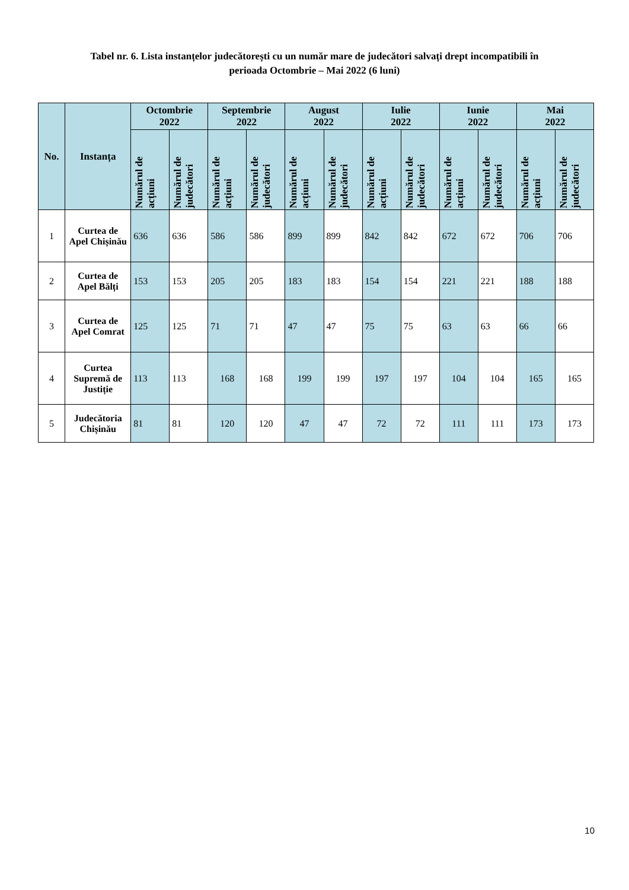Tabel nr. 6. Lista instanțelor judecătorești cu un număr mare de judecători salvați drept incompatibili în
perioada Octombrie – Mai 2022 (6 luni)
| No. | Instanța | Octombrie 2022 | | Septembrie 2022 | | August 2022 | | Iulie 2022 | | Iunie 2022 | | Mai 2022 | |
| --- | --- | --- | --- | --- | --- | --- | --- | --- | --- | --- | --- | --- | --- |
| | | Numărul de acțiuni | Numărul de judecători | Numărul de acțiuni | Numărul de judecători | Numărul de acțiuni | Numărul de judecători | Numărul de acțiuni | Numărul de judecători | Numărul de acțiuni | Numărul de judecători | Numărul de acțiuni | Numărul de judecători |
| 1 | Curtea de Apel Chișinău | 636 | 636 | 586 | 586 | 899 | 899 | 842 | 842 | 672 | 672 | 706 | 706 |
| 2 | Curtea de Apel Bălți | 153 | 153 | 205 | 205 | 183 | 183 | 154 | 154 | 221 | 221 | 188 | 188 |
| 3 | Curtea de Apel Comrat | 125 | 125 | 71 | 71 | 47 | 47 | 75 | 75 | 63 | 63 | 66 | 66 |
| 4 | Curtea Supremă de Justiție | 113 | 113 | 168 | 168 | 199 | 199 | 197 | 197 | 104 | 104 | 165 | 165 |
| 5 | Judecătoria Chișinău | 81 | 81 | 120 | 120 | 47 | 47 | 72 | 72 | 111 | 111 | 173 | 173 |
10